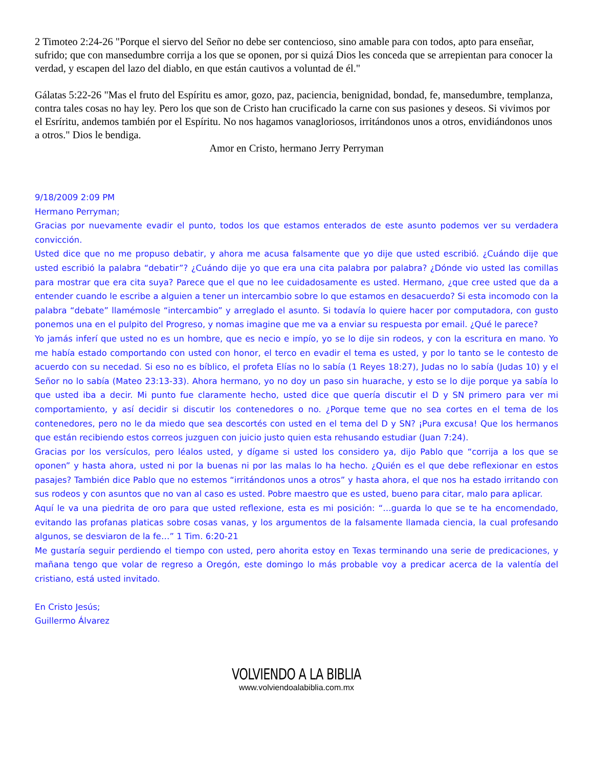2 Timoteo 2:24-26 "Porque el siervo del Señor no debe ser contencioso, sino amable para con todos, apto para enseñar, sufrido; que con mansedumbre corrija a los que se oponen, por si quizá Dios les conceda que se arrepientan para conocer la verdad, y escapen del lazo del diablo, en que están cautivos a voluntad de él."
Gálatas 5:22-26 "Mas el fruto del Espíritu es amor, gozo, paz, paciencia, benignidad, bondad, fe, mansedumbre, templanza, contra tales cosas no hay ley. Pero los que son de Cristo han crucificado la carne con sus pasiones y deseos. Si vivimos por el Esríritu, andemos también por el Espíritu. No nos hagamos vanagloriosos, irritándonos unos a otros, envidiándonos unos a otros." Dios le bendiga.
Amor en Cristo, hermano Jerry Perryman
9/18/2009 2:09 PM
Hermano Perryman;
Gracias por nuevamente evadir el punto, todos los que estamos enterados de este asunto podemos ver su verdadera convicción.
Usted dice que no me propuso debatir, y ahora me acusa falsamente que yo dije que usted escribió. ¿Cuándo dije que usted escribió la palabra “debatir”? ¿Cuándo dije yo que era una cita palabra por palabra? ¿Dónde vio usted las comillas para mostrar que era cita suya? Parece que el que no lee cuidadosamente es usted. Hermano, ¿que cree usted que da a entender cuando le escribe a alguien a tener un intercambio sobre lo que estamos en desacuerdo? Si esta incomodo con la palabra “debate” llamémosle “intercambio” y arreglado el asunto. Si todavía lo quiere hacer por computadora, con gusto ponemos una en el pulpito del Progreso, y nomas imagine que me va a enviar su respuesta por email. ¿Qué le parece?
Yo jamás inferí que usted no es un hombre, que es necio e impío, yo se lo dije sin rodeos, y con la escritura en mano. Yo me había estado comportando con usted con honor, el terco en evadir el tema es usted, y por lo tanto se le contesto de acuerdo con su necedad. Si eso no es bíblico, el profeta Elías no lo sabía (1 Reyes 18:27), Judas no lo sabía (Judas 10) y el Señor no lo sabía (Mateo 23:13-33). Ahora hermano, yo no doy un paso sin huarache, y esto se lo dije porque ya sabía lo que usted iba a decir. Mi punto fue claramente hecho, usted dice que quería discutir el D y SN primero para ver mi comportamiento, y así decidir si discutir los contenedores o no. ¿Porque teme que no sea cortes en el tema de los contenedores, pero no le da miedo que sea descortés con usted en el tema del D y SN? ¡Pura excusa! Que los hermanos que están recibiendo estos correos juzguen con juicio justo quien esta rehusando estudiar (Juan 7:24).
Gracias por los versículos, pero léalos usted, y dígame si usted los considero ya, dijo Pablo que “corrija a los que se oponen” y hasta ahora, usted ni por la buenas ni por las malas lo ha hecho. ¿Quién es el que debe reflexionar en estos pasajes? También dice Pablo que no estemos “irritándonos unos a otros” y hasta ahora, el que nos ha estado irritando con sus rodeos y con asuntos que no van al caso es usted. Pobre maestro que es usted, bueno para citar, malo para aplicar.
Aquí le va una piedrita de oro para que usted reflexione, esta es mi posición: “…guarda lo que se te ha encomendado, evitando las profanas platicas sobre cosas vanas, y los argumentos de la falsamente llamada ciencia, la cual profesando algunos, se desviaron de la fe…” 1 Tim. 6:20-21
Me gustaría seguir perdiendo el tiempo con usted, pero ahorita estoy en Texas terminando una serie de predicaciones, y mañana tengo que volar de regreso a Oregón, este domingo lo más probable voy a predicar acerca de la valentía del cristiano, está usted invitado.
En Cristo Jesús;
Guillermo Álvarez
VOLVIENDO A LA BIBLIA
www.volviendoalabiblia.com.mx